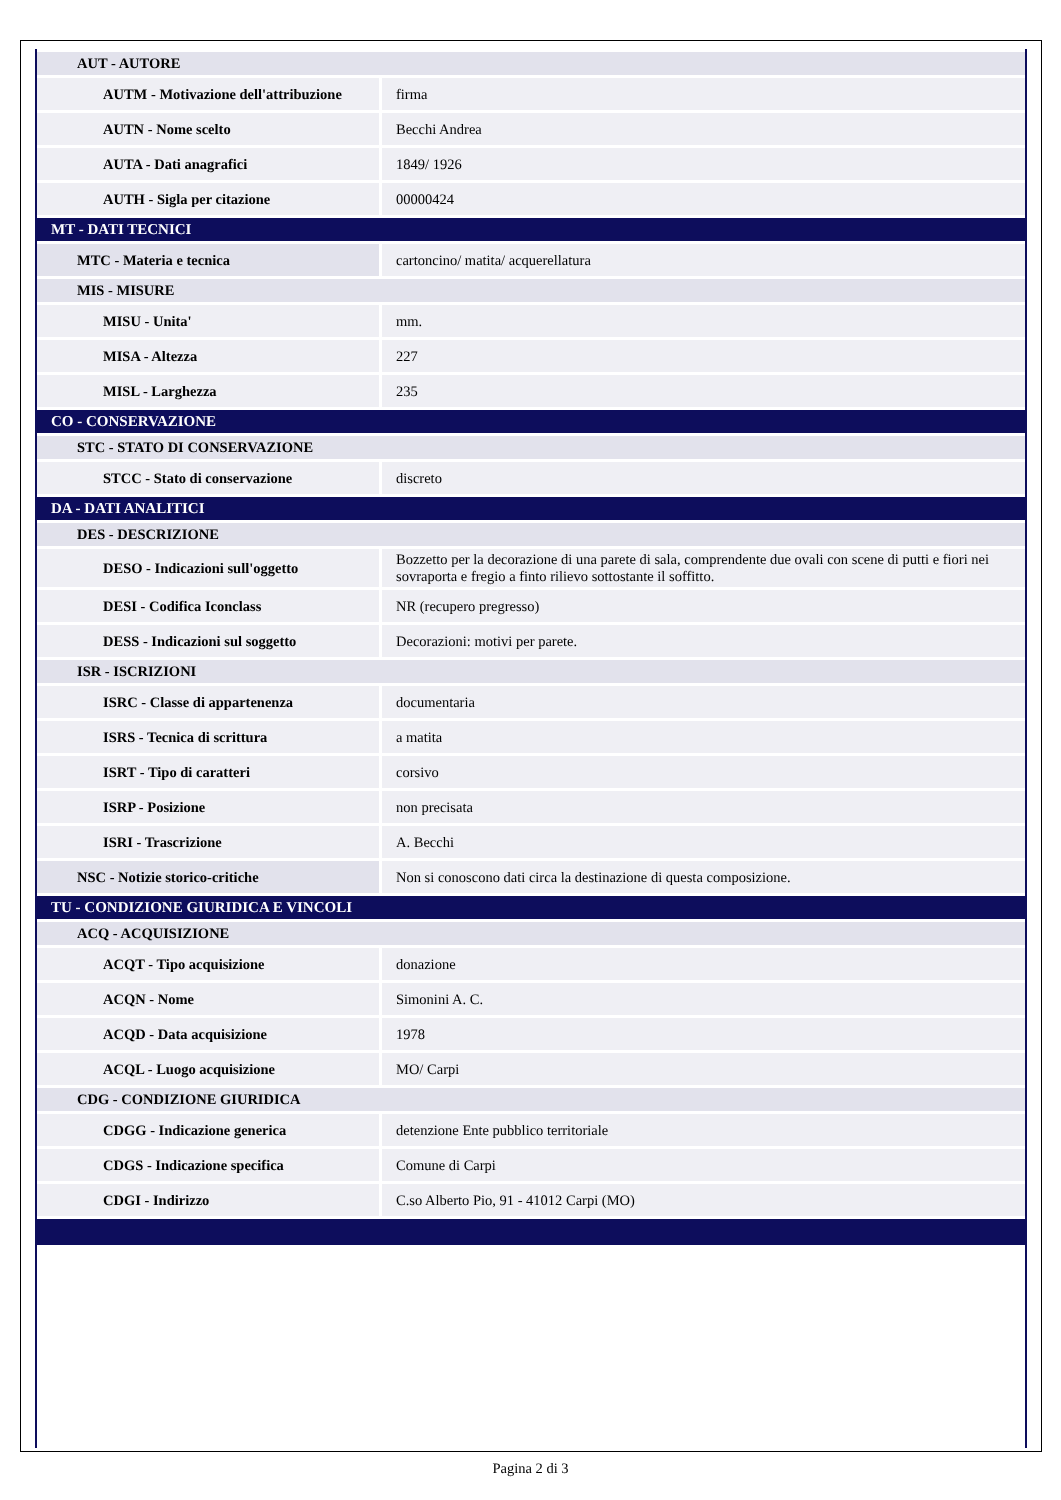| AUT - AUTORE | |
| AUTM - Motivazione dell'attribuzione | firma |
| AUTN - Nome scelto | Becchi Andrea |
| AUTA - Dati anagrafici | 1849/ 1926 |
| AUTH - Sigla per citazione | 00000424 |
| MT - DATI TECNICI | |
| MTC - Materia e tecnica | cartoncino/ matita/ acquerellatura |
| MIS - MISURE | |
| MISU - Unita' | mm. |
| MISA - Altezza | 227 |
| MISL - Larghezza | 235 |
| CO - CONSERVAZIONE | |
| STC - STATO DI CONSERVAZIONE | |
| STCC - Stato di conservazione | discreto |
| DA - DATI ANALITICI | |
| DES - DESCRIZIONE | |
| DESO - Indicazioni sull'oggetto | Bozzetto per la decorazione di una parete di sala, comprendente due ovali con scene di putti e fiori nei sovraporta e fregio a finto rilievo sottostante il soffitto. |
| DESI - Codifica Iconclass | NR (recupero pregresso) |
| DESS - Indicazioni sul soggetto | Decorazioni: motivi per parete. |
| ISR - ISCRIZIONI | |
| ISRC - Classe di appartenenza | documentaria |
| ISRS - Tecnica di scrittura | a matita |
| ISRT - Tipo di caratteri | corsivo |
| ISRP - Posizione | non precisata |
| ISRI - Trascrizione | A. Becchi |
| NSC - Notizie storico-critiche | Non si conoscono dati circa la destinazione di questa composizione. |
| TU - CONDIZIONE GIURIDICA E VINCOLI | |
| ACQ - ACQUISIZIONE | |
| ACQT - Tipo acquisizione | donazione |
| ACQN - Nome | Simonini A. C. |
| ACQD - Data acquisizione | 1978 |
| ACQL - Luogo acquisizione | MO/ Carpi |
| CDG - CONDIZIONE GIURIDICA | |
| CDGG - Indicazione generica | detenzione Ente pubblico territoriale |
| CDGS - Indicazione specifica | Comune di Carpi |
| CDGI - Indirizzo | C.so Alberto Pio, 91 - 41012 Carpi (MO) |
Pagina 2 di 3